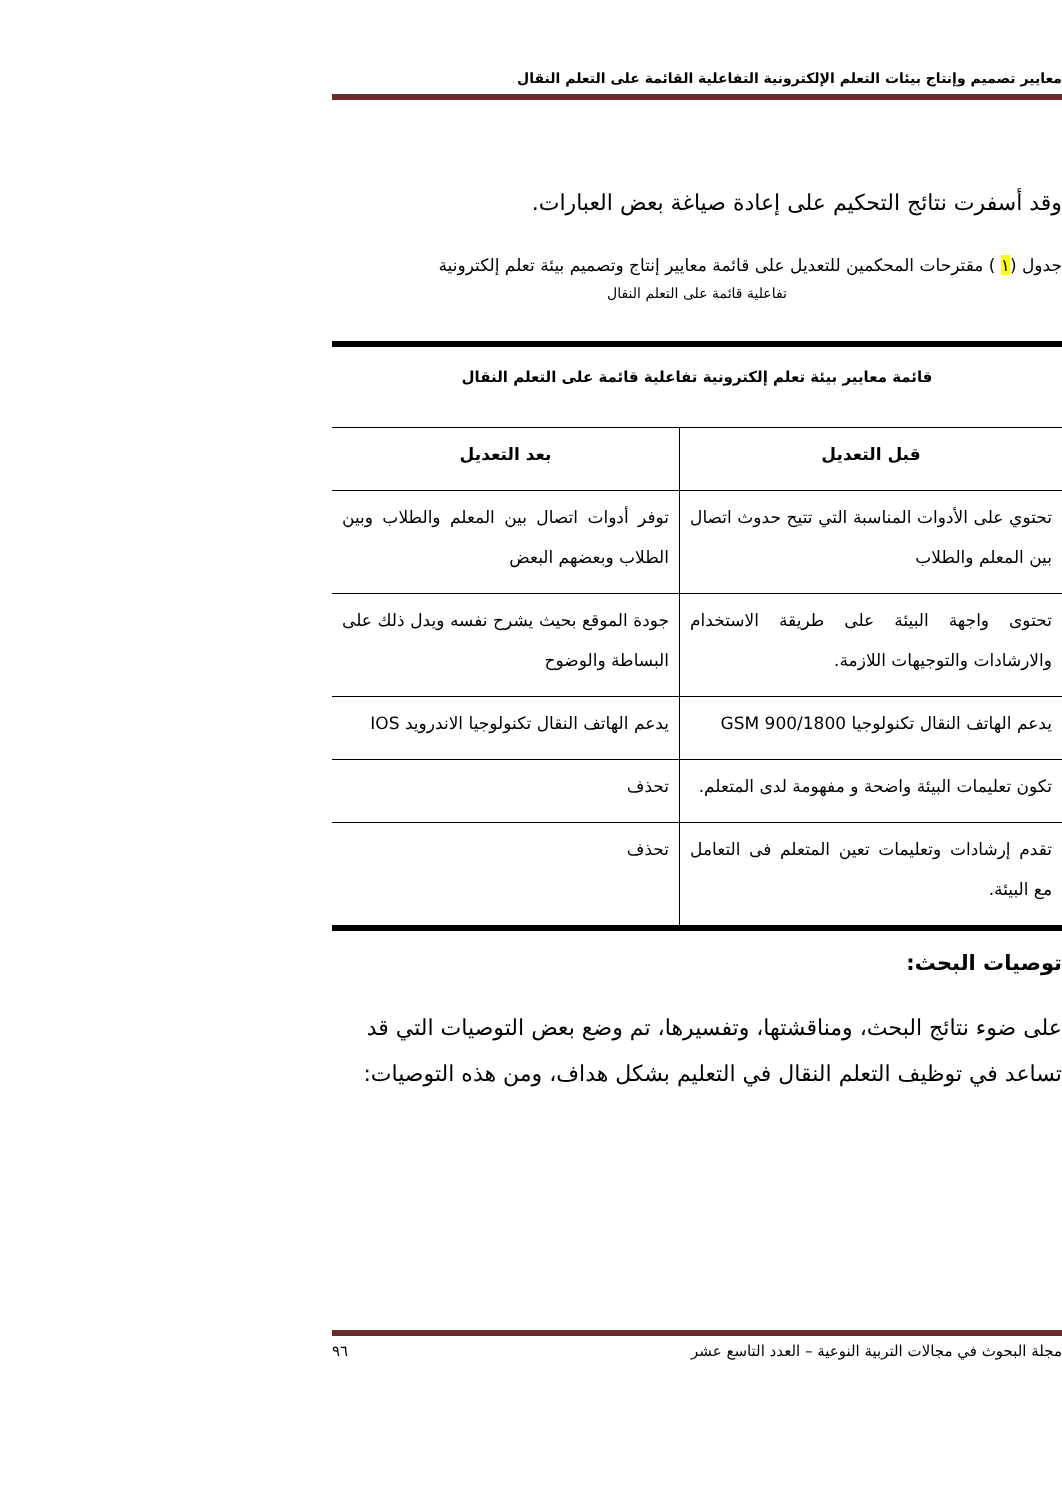معايير تصميم وإنتاج بيئات التعلم الإلكترونية التفاعلية القائمة على التعلم النقال
وقد أسفرت نتائج التحكيم على إعادة صياغة بعض العبارات.
جدول (١ ) مقترحات المحكمين للتعديل على قائمة معايير إنتاج وتصميم بيئة تعلم إلكترونية
تفاعلية قائمة على التعلم النقال
| قائمة معايير بيئة تعلم إلكترونية تفاعلية قائمة على التعلم النقال | |
| --- | --- |
| قبل التعديل | بعد التعديل |
| تحتوي على الأدوات المناسبة التي تتيح حدوث اتصال بين المعلم والطلاب | توفر أدوات اتصال بين المعلم والطلاب وبين الطلاب وبعضهم البعض |
| تحتوى واجهة البيئة على طريقة الاستخدام والارشادات والتوجيهات اللازمة. | جودة الموقع بحيث يشرح نفسه ويدل ذلك على البساطة والوضوح |
| يدعم الهاتف النقال تكنولوجيا GSM 900/1800 | يدعم الهاتف النقال تكنولوجيا الاندرويد IOS |
| تكون تعليمات البيئة واضحة و مفهومة لدى المتعلم. | تحذف |
| تقدم إرشادات وتعليمات تعين المتعلم فى التعامل مع البيئة. | تحذف |
توصيات البحث:
على ضوء نتائج البحث، ومناقشتها، وتفسيرها، تم وضع بعض التوصيات التي قد تساعد في توظيف التعلم النقال في التعليم بشكل هداف، ومن هذه التوصيات:
مجلة البحوث في مجالات التربية النوعية – العدد التاسع عشر ٩٦